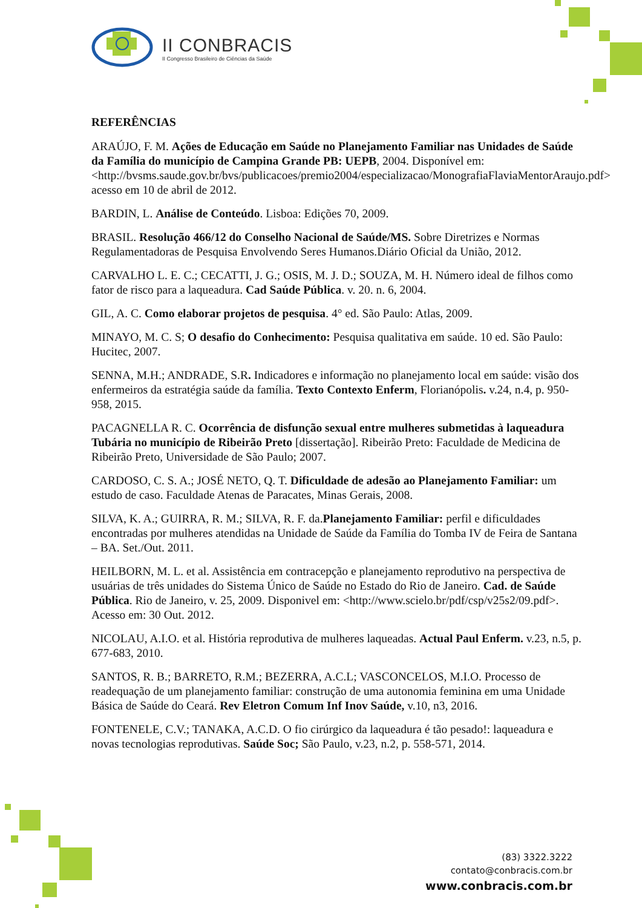II CONBRACIS
II Congresso Brasileiro de Ciências da Saúde
REFERÊNCIAS
ARAÚJO, F. M. Ações de Educação em Saúde no Planejamento Familiar nas Unidades de Saúde da Família do município de Campina Grande PB: UEPB, 2004. Disponível em: <http://bvsms.saude.gov.br/bvs/publicacoes/premio2004/especializacao/MonografiaFlaviaMentorAraujo.pdf> acesso em 10 de abril de 2012.
BARDIN, L. Análise de Conteúdo. Lisboa: Edições 70, 2009.
BRASIL. Resolução 466/12 do Conselho Nacional de Saúde/MS. Sobre Diretrizes e Normas Regulamentadoras de Pesquisa Envolvendo Seres Humanos.Diário Oficial da União, 2012.
CARVALHO L. E. C.; CECATTI, J. G.; OSIS, M. J. D.; SOUZA, M. H. Número ideal de filhos como fator de risco para a laqueadura. Cad Saúde Pública. v. 20. n. 6, 2004.
GIL, A. C. Como elaborar projetos de pesquisa. 4° ed. São Paulo: Atlas, 2009.
MINAYO, M. C. S; O desafio do Conhecimento: Pesquisa qualitativa em saúde. 10 ed. São Paulo: Hucitec, 2007.
SENNA, M.H.; ANDRADE, S.R. Indicadores e informação no planejamento local em saúde: visão dos enfermeiros da estratégia saúde da família. Texto Contexto Enferm, Florianópolis. v.24, n.4, p. 950-958, 2015.
PACAGNELLA R. C. Ocorrência de disfunção sexual entre mulheres submetidas à laqueadura Tubária no município de Ribeirão Preto [dissertação]. Ribeirão Preto: Faculdade de Medicina de Ribeirão Preto, Universidade de São Paulo; 2007.
CARDOSO, C. S. A.; JOSÉ NETO, Q. T. Dificuldade de adesão ao Planejamento Familiar: um estudo de caso. Faculdade Atenas de Paracates, Minas Gerais, 2008.
SILVA, K. A.; GUIRRA, R. M.; SILVA, R. F. da.Planejamento Familiar: perfil e dificuldades encontradas por mulheres atendidas na Unidade de Saúde da Família do Tomba IV de Feira de Santana – BA. Set./Out. 2011.
HEILBORN, M. L. et al. Assistência em contracepção e planejamento reprodutivo na perspectiva de usuárias de três unidades do Sistema Único de Saúde no Estado do Rio de Janeiro. Cad. de Saúde Pública. Rio de Janeiro, v. 25, 2009. Disponivel em: <http://www.scielo.br/pdf/csp/v25s2/09.pdf>. Acesso em: 30 Out. 2012.
NICOLAU, A.I.O. et al. História reprodutiva de mulheres laqueadas. Actual Paul Enferm. v.23, n.5, p. 677-683, 2010.
SANTOS, R. B.; BARRETO, R.M.; BEZERRA, A.C.L; VASCONCELOS, M.I.O. Processo de readequação de um planejamento familiar: construção de uma autonomia feminina em uma Unidade Básica de Saúde do Ceará. Rev Eletron Comum Inf Inov Saúde, v.10, n3, 2016.
FONTENELE, C.V.; TANAKA, A.C.D. O fio cirúrgico da laqueadura é tão pesado!: laqueadura e novas tecnologias reprodutivas. Saúde Soc; São Paulo, v.23, n.2, p. 558-571, 2014.
(83) 3322.3222
contato@conbracis.com.br
www.conbracis.com.br